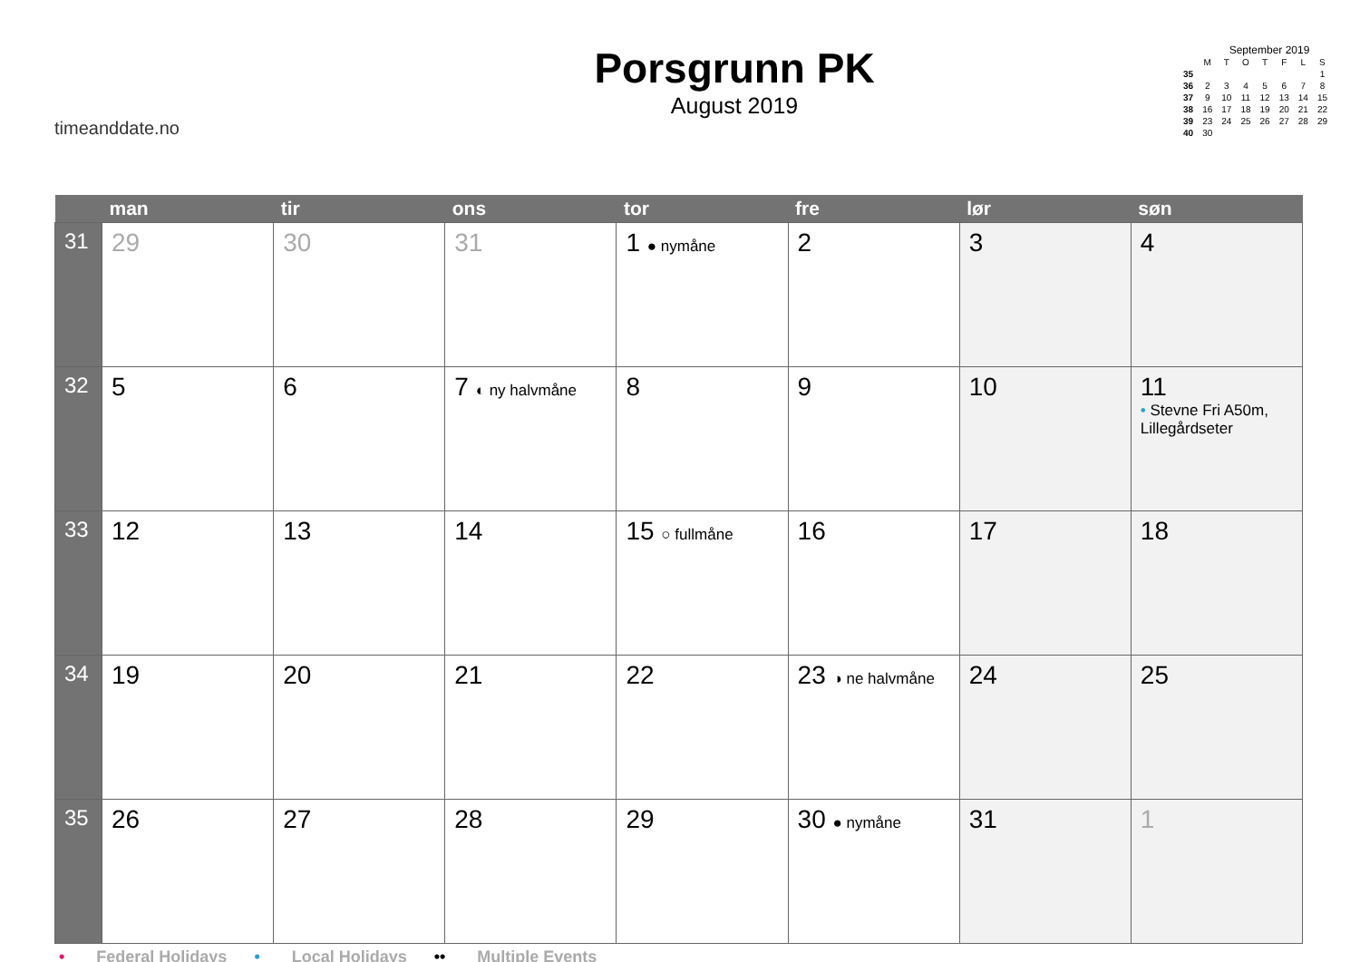timeanddate.no
Porsgrunn PK
August 2019
September 2019
| | M | T | O | T | F | L | S |
| 35 | | | | | | | 1 |
| 36 | 2 | 3 | 4 | 5 | 6 | 7 | 8 |
| 37 | 9 | 10 | 11 | 12 | 13 | 14 | 15 |
| 38 | 16 | 17 | 18 | 19 | 20 | 21 | 22 |
| 39 | 23 | 24 | 25 | 26 | 27 | 28 | 29 |
| 40 | 30 | | | | | | |
| | man | tir | ons | tor | fre | lør | søn |
| --- | --- | --- | --- | --- | --- | --- | --- |
| 31 | 29 | 30 | 31 | 1 ● nymåne | 2 | 3 | 4 |
| 32 | 5 | 6 | 7 ◐ ny halvmåne | 8 | 9 | 10 | 11 • Stevne Fri A50m, Lillegårdseter |
| 33 | 12 | 13 | 14 | 15 ○ fullmåne | 16 | 17 | 18 |
| 34 | 19 | 20 | 21 | 22 | 23 ◑ ne halvmåne | 24 | 25 |
| 35 | 26 | 27 | 28 | 29 | 30 ● nymåne | 31 | 1 |
• Federal Holidays • Local Holidays •• Multiple Events